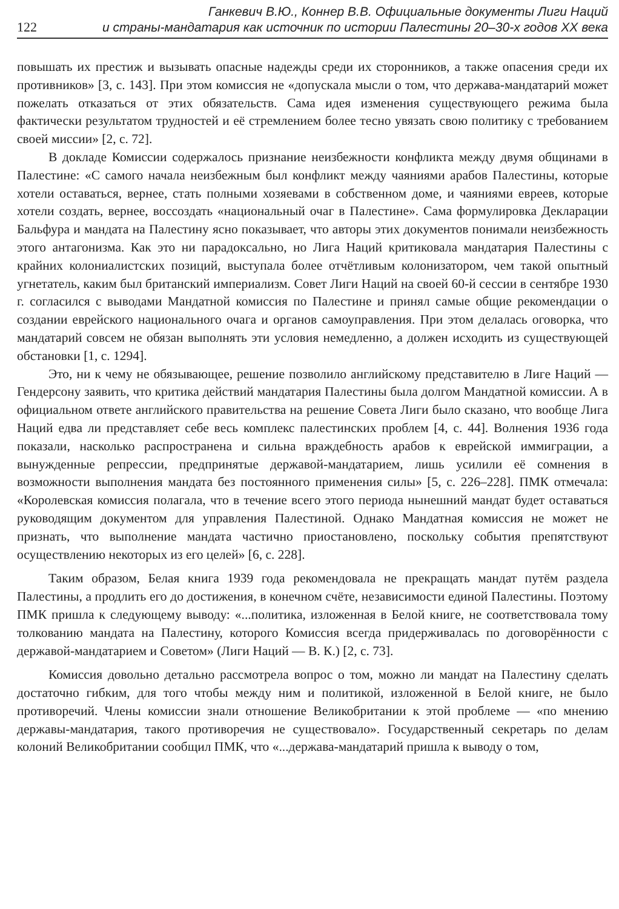Ганкевич В.Ю., Коннер В.В. Официальные документы Лиги Наций
122 и страны-мандатария как источник по истории Палестины 20–30-х годов XX века
повышать их престиж и вызывать опасные надежды среди их сторонников, а также опасения среди их противников» [3, с. 143]. При этом комиссия не «допускала мысли о том, что держава-мандатарий может пожелать отказаться от этих обязательств. Сама идея изменения существующего режима была фактически результатом трудностей и её стремлением более тесно увязать свою политику с требованием своей миссии» [2, с. 72].
В докладе Комиссии содержалось признание неизбежности конфликта между двумя общинами в Палестине: «С самого начала неизбежным был конфликт между чаяниями арабов Палестины, которые хотели оставаться, вернее, стать полными хозяевами в собственном доме, и чаяниями евреев, которые хотели создать, вернее, воссоздать «национальный очаг в Палестине». Сама формулировка Декларации Бальфура и мандата на Палестину ясно показывает, что авторы этих документов понимали неизбежность этого антагонизма. Как это ни парадоксально, но Лига Наций критиковала мандатария Палестины с крайних колониалистских позиций, выступала более отчётливым колонизатором, чем такой опытный угнетатель, каким был британский империализм. Совет Лиги Наций на своей 60-й сессии в сентябре 1930 г. согласился с выводами Мандатной комиссия по Палестине и принял самые общие рекомендации о создании еврейского национального очага и органов самоуправления. При этом делалась оговорка, что мандатарий совсем не обязан выполнять эти условия немедленно, а должен исходить из существующей обстановки [1, с. 1294].
Это, ни к чему не обязывающее, решение позволило английскому представителю в Лиге Наций — Гендерсону заявить, что критика действий мандатария Палестины была долгом Мандатной комиссии. А в официальном ответе английского правительства на решение Совета Лиги было сказано, что вообще Лига Наций едва ли представляет себе весь комплекс палестинских проблем [4, с. 44]. Волнения 1936 года показали, насколько распространена и сильна враждебность арабов к еврейской иммиграции, а вынужденные репрессии, предпринятые державой-мандатарием, лишь усилили её сомнения в возможности выполнения мандата без постоянного применения силы» [5, с. 226–228]. ПМК отмечала: «Королевская комиссия полагала, что в течение всего этого периода нынешний мандат будет оставаться руководящим документом для управления Палестиной. Однако Мандатная комиссия не может не признать, что выполнение мандата частично приостановлено, поскольку события препятствуют осуществлению некоторых из его целей» [6, с. 228].
Таким образом, Белая книга 1939 года рекомендовала не прекращать мандат путём раздела Палестины, а продлить его до достижения, в конечном счёте, независимости единой Палестины. Поэтому ПМК пришла к следующему выводу: «...политика, изложенная в Белой книге, не соответствовала тому толкованию мандата на Палестину, которого Комиссия всегда придерживалась по договорённости с державой-мандатарием и Советом» (Лиги Наций — В. К.) [2, с. 73].
Комиссия довольно детально рассмотрела вопрос о том, можно ли мандат на Палестину сделать достаточно гибким, для того чтобы между ним и политикой, изложенной в Белой книге, не было противоречий. Члены комиссии знали отношение Великобритании к этой проблеме — «по мнению державы-мандатария, такого противоречия не существовало». Государственный секретарь по делам колоний Великобритании сообщил ПМК, что «...держава-мандатарий пришла к выводу о том,